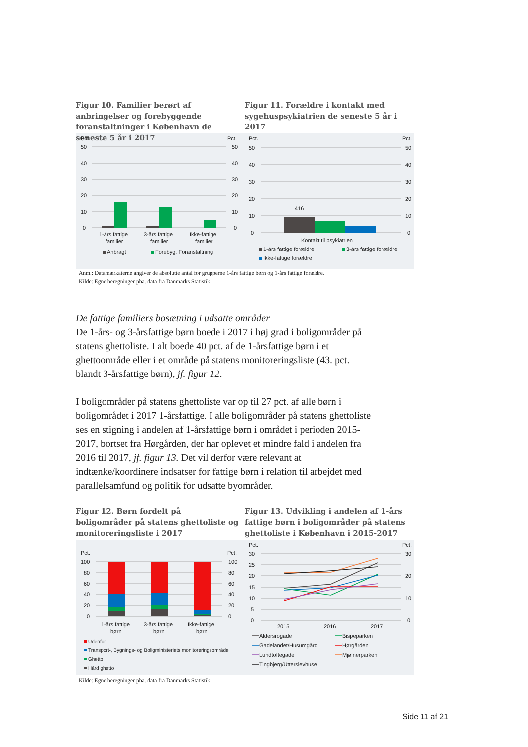Figur 10. Familier berørt af anbringelser og forebyggende foranstaltninger i København de seneste 5 år i 2017
Pct.
Pct.
50
40
30
20
10
0
50
40
30
20
10
0
1-års fattige
familier
3-års fattige
familier
Ikke-fattige
familier
Anbragt
Forebyg. Foranstaltning
Figur 11. Forældre i kontakt med sygehuspsykiatrien de seneste 5 år i 2017
Pct.
Pct.
50
40
30
20
10
0
50
40
30
20
10
0
416
Kontakt til psykiatrien
1-års fattige forældre
3-års fattige forældre
Ikke-fattige forældre
Anm.: Datamærkaterne angiver de absolutte antal for grupperne 1-års fattige børn og 1-års fattige forældre.
Kilde: Egne beregninger pba. data fra Danmarks Statistik
De fattige familiers bosætning i udsatte områder
De 1-års- og 3-årsfattige børn boede i 2017 i høj grad i boligområder på statens ghettoliste. I alt boede 40 pct. af de 1-årsfattige børn i et ghettoområde eller i et område på statens monitoreringsliste (43. pct. blandt 3-årsfattige børn), jf. figur 12.
I boligområder på statens ghettoliste var op til 27 pct. af alle børn i boligområdet i 2017 1-årsfattige. I alle boligområder på statens ghettoliste ses en stigning i andelen af 1-årsfattige børn i området i perioden 2015-2017, bortset fra Hørgården, der har oplevet et mindre fald i andelen fra 2016 til 2017, jf. figur 13. Det vil derfor være relevant at indtænke/koordinere indsatser for fattige børn i relation til arbejdet med parallelsamfund og politik for udsatte byområder.
Figur 12. Børn fordelt på boligområder på statens ghettoliste og monitoreringsliste i 2017
Pct.
Pct.
100
80
60
40
20
0
100
80
60
40
20
0
1-års fattige
børn
3-års fattige
børn
Ikke-fattige
børn
Udenfor
Transport-, Bygnings- og Boligministeriets monitoreringsområde
Ghetto
Hård ghetto
Figur 13. Udvikling i andelen af 1-års fattige børn i boligområder på statens ghettoliste i København i 2015-2017
Pct.
Pct.
30
25
20
15
10
5
0
30
20
10
0
2015
2016
2017
Aldersrogade
Bispeparken
Gadelandet/Husumgård
Hørgården
Lundtoftegade
Mjølnerparken
Tingbjerg/Utterslevhuse
Kilde: Egne beregninger pba. data fra Danmarks Statistik
Side 11 af 21